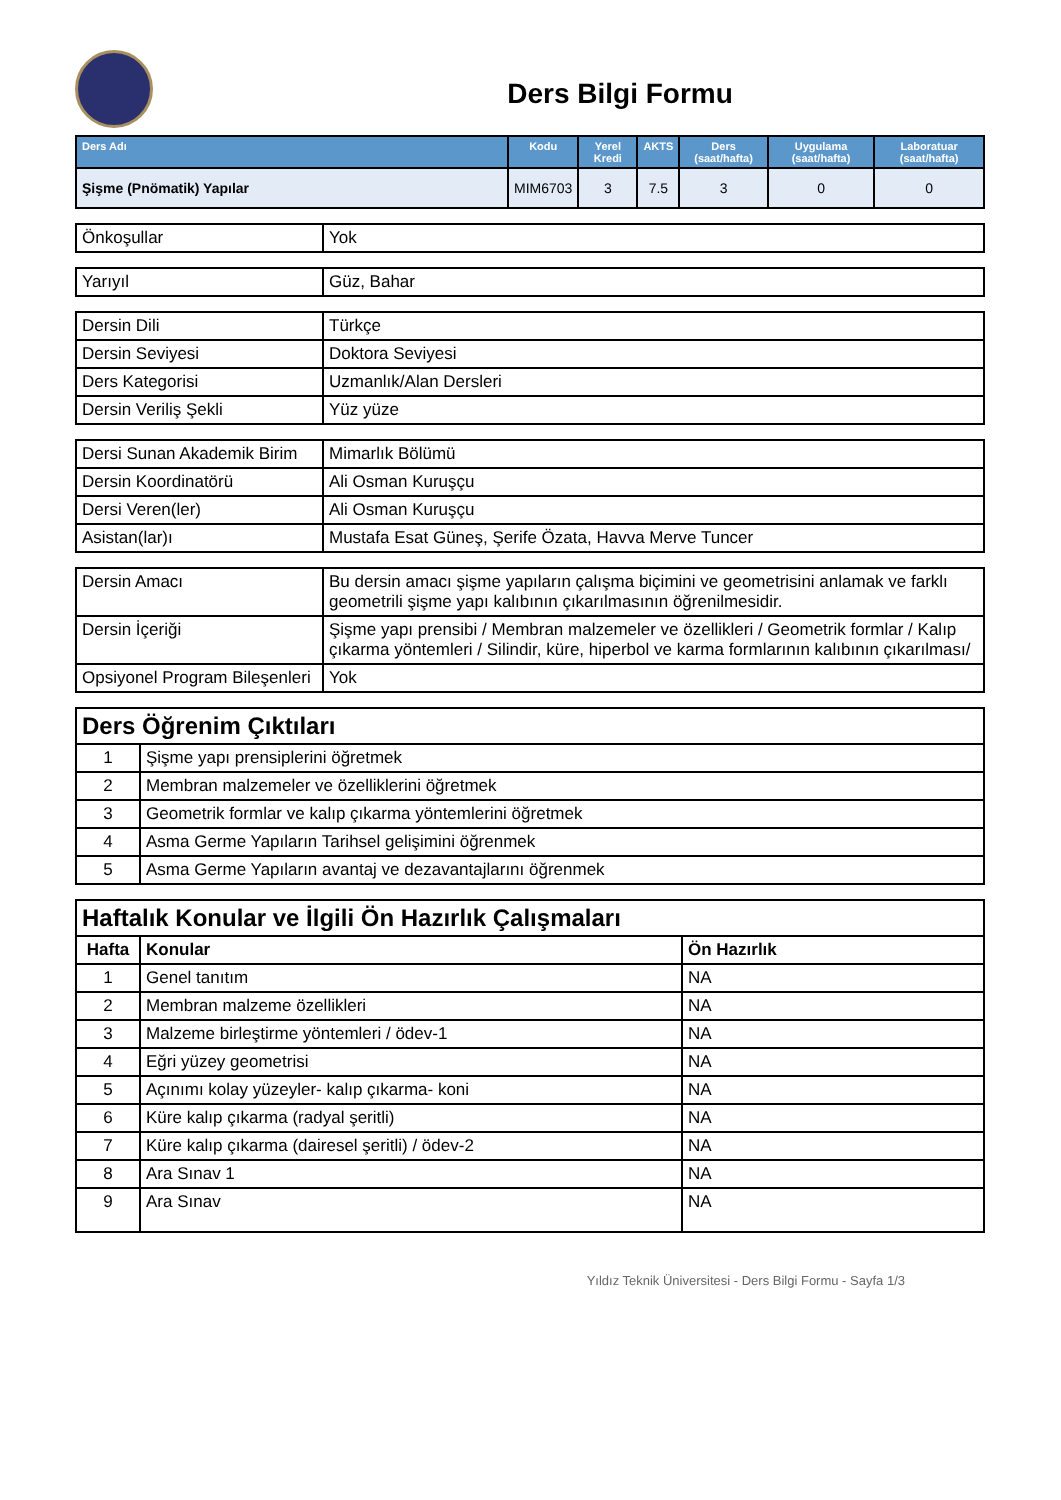Ders Bilgi Formu
| Ders Adı | Kodu | Yerel Kredi | AKTS | Ders (saat/hafta) | Uygulama (saat/hafta) | Laboratuar (saat/hafta) |
| --- | --- | --- | --- | --- | --- | --- |
| Şişme (Pnömatik) Yapılar | MIM6703 | 3 | 7.5 | 3 | 0 | 0 |
| Önkoşullar | Yok |
| Yarıyıl | Güz, Bahar |
| Dersin Dili | Türkçe |
| Dersin Seviyesi | Doktora Seviyesi |
| Ders Kategorisi | Uzmanlık/Alan Dersleri |
| Dersin Veriliş Şekli | Yüz yüze |
| Dersi Sunan Akademik Birim | Mimarlık Bölümü |
| Dersin Koordinatörü | Ali Osman Kuruşçu |
| Dersi Veren(ler) | Ali Osman Kuruşçu |
| Asistan(lar)ı | Mustafa Esat Güneş, Şerife Özata, Havva Merve Tuncer |
| Dersin Amacı | Bu dersin amacı şişme yapıların çalışma biçimini ve geometrisini anlamak ve farklı geometrili şişme yapı kalıbının çıkarılmasının öğrenilmesidir. |
| Dersin İçeriği | Şişme yapı prensibi / Membran malzemeler ve özellikleri / Geometrik formlar / Kalıp çıkarma yöntemleri / Silindir, küre, hiperbol ve karma formlarının kalıbının çıkarılması/ |
| Opsiyonel Program Bileşenleri | Yok |
| Ders Öğrenim Çıktıları | |
| 1 | Şişme yapı prensiplerini öğretmek |
| 2 | Membran malzemeler ve özelliklerini öğretmek |
| 3 | Geometrik formlar ve kalıp çıkarma yöntemlerini öğretmek |
| 4 | Asma Germe Yapıların Tarihsel gelişimini öğrenmek |
| 5 | Asma Germe Yapıların avantaj ve dezavantajlarını öğrenmek |
| Haftalık Konular ve İlgili Ön Hazırlık Çalışmaları | | |
| Hafta | Konular | Ön Hazırlık |
| 1 | Genel tanıtım | NA |
| 2 | Membran malzeme özellikleri | NA |
| 3 | Malzeme birleştirme yöntemleri / ödev-1 | NA |
| 4 | Eğri yüzey geometrisi | NA |
| 5 | Açınımı kolay yüzeyler- kalıp çıkarma- koni | NA |
| 6 | Küre kalıp çıkarma (radyal şeritli) | NA |
| 7 | Küre kalıp çıkarma (dairesel şeritli) / ödev-2 | NA |
| 8 | Ara Sınav 1 | NA |
| 9 | Ara Sınav | NA |
Yıldız Teknik Üniversitesi - Ders Bilgi Formu - Sayfa 1/3